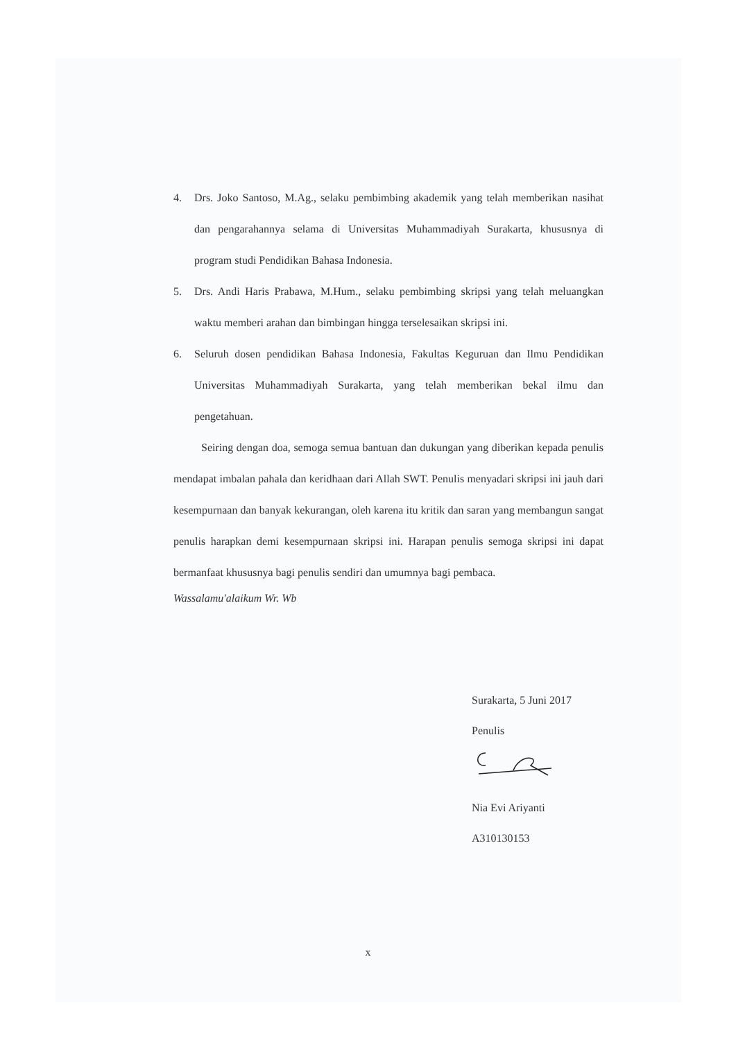4. Drs. Joko Santoso, M.Ag., selaku pembimbing akademik yang telah memberikan nasihat dan pengarahannya selama di Universitas Muhammadiyah Surakarta, khususnya di program studi Pendidikan Bahasa Indonesia.
5. Drs. Andi Haris Prabawa, M.Hum., selaku pembimbing skripsi yang telah meluangkan waktu memberi arahan dan bimbingan hingga terselesaikan skripsi ini.
6. Seluruh dosen pendidikan Bahasa Indonesia, Fakultas Keguruan dan Ilmu Pendidikan Universitas Muhammadiyah Surakarta, yang telah memberikan bekal ilmu dan pengetahuan.
Seiring dengan doa, semoga semua bantuan dan dukungan yang diberikan kepada penulis mendapat imbalan pahala dan keridhaan dari Allah SWT. Penulis menyadari skripsi ini jauh dari kesempurnaan dan banyak kekurangan, oleh karena itu kritik dan saran yang membangun sangat penulis harapkan demi kesempurnaan skripsi ini. Harapan penulis semoga skripsi ini dapat bermanfaat khususnya bagi penulis sendiri dan umumnya bagi pembaca.
Wassalamu'alaikum Wr. Wb
Surakarta, 5 Juni 2017
Penulis
Nia Evi Ariyanti
A310130153
x